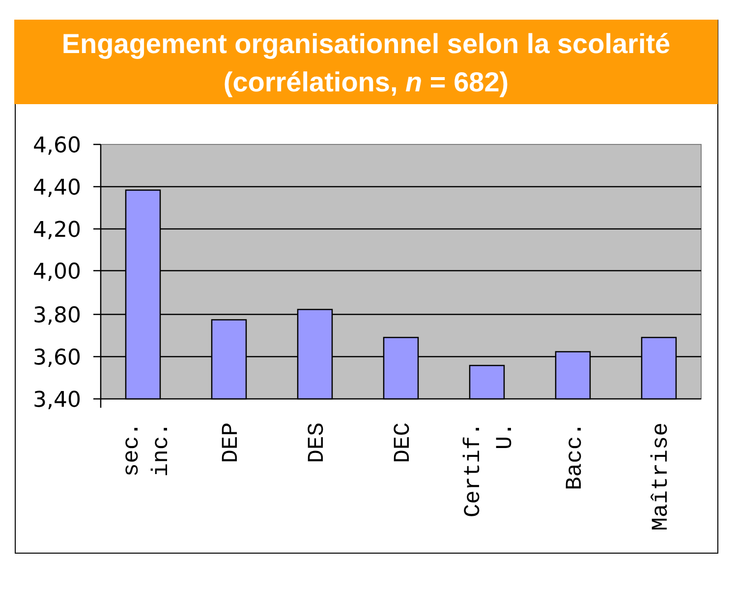Engagement organisationnel selon la scolarité
(corrélations, n = 682)
4,60
4,40
4,20
4,00
3,80
3,60
3,40
sec.
inc.
DEP
DES
DEC
Certif.
U.
Bacc.
Maîtrise